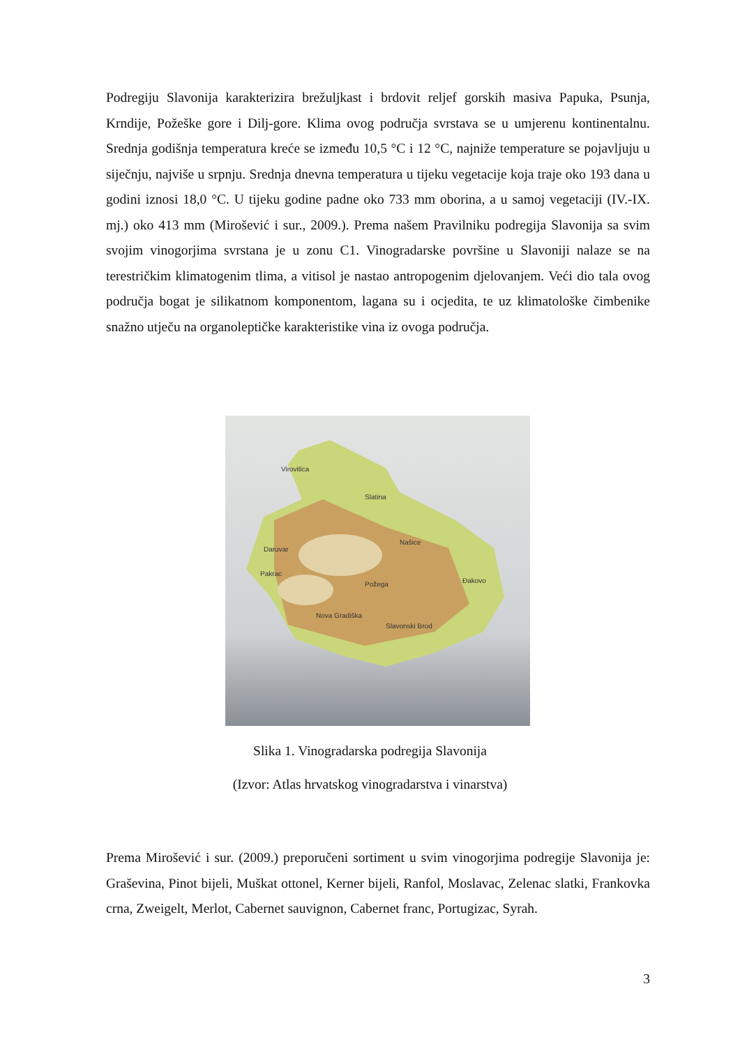Podregiju Slavonija karakterizira brežuljkast i brdovit reljef gorskih masiva Papuka, Psunja, Krndije, Požeške gore i Dilj-gore. Klima ovog područja svrstava se u umjerenu kontinentalnu. Srednja godišnja temperatura kreće se između 10,5 °C i 12 °C, najniže temperature se pojavljuju u siječnju, najviše u srpnju. Srednja dnevna temperatura u tijeku vegetacije koja traje oko 193 dana u godini iznosi 18,0 °C. U tijeku godine padne oko 733 mm oborina, a u samoj vegetaciji (IV.-IX. mj.) oko 413 mm (Mirošević i sur., 2009.). Prema našem Pravilniku podregija Slavonija sa svim svojim vinogorjima svrstana je u zonu C1. Vinogradarske površine u Slavoniji nalaze se na terestričkim klimatogenim tlima, a vitisol je nastao antropogenim djelovanjem. Veći dio tala ovog područja bogat je silikatnom komponentom, lagana su i ocjedita, te uz klimatološke čimbenike snažno utječu na organoleptičke karakteristike vina iz ovoga područja.
Virovitica
Slatina
Daruvar
Našice
Pakrac
Požega
Đakovo
Nova Gradiška
Slavonski Brod
Slika 1. Vinogradarska podregija Slavonija
(Izvor: Atlas hrvatskog vinogradarstva i vinarstva)
Prema Mirošević i sur. (2009.) preporučeni sortiment u svim vinogorjima podregije Slavonija je: Graševina, Pinot bijeli, Muškat ottonel, Kerner bijeli, Ranfol, Moslavac, Zelenac slatki, Frankovka crna, Zweigelt, Merlot, Cabernet sauvignon, Cabernet franc, Portugizac, Syrah.
3